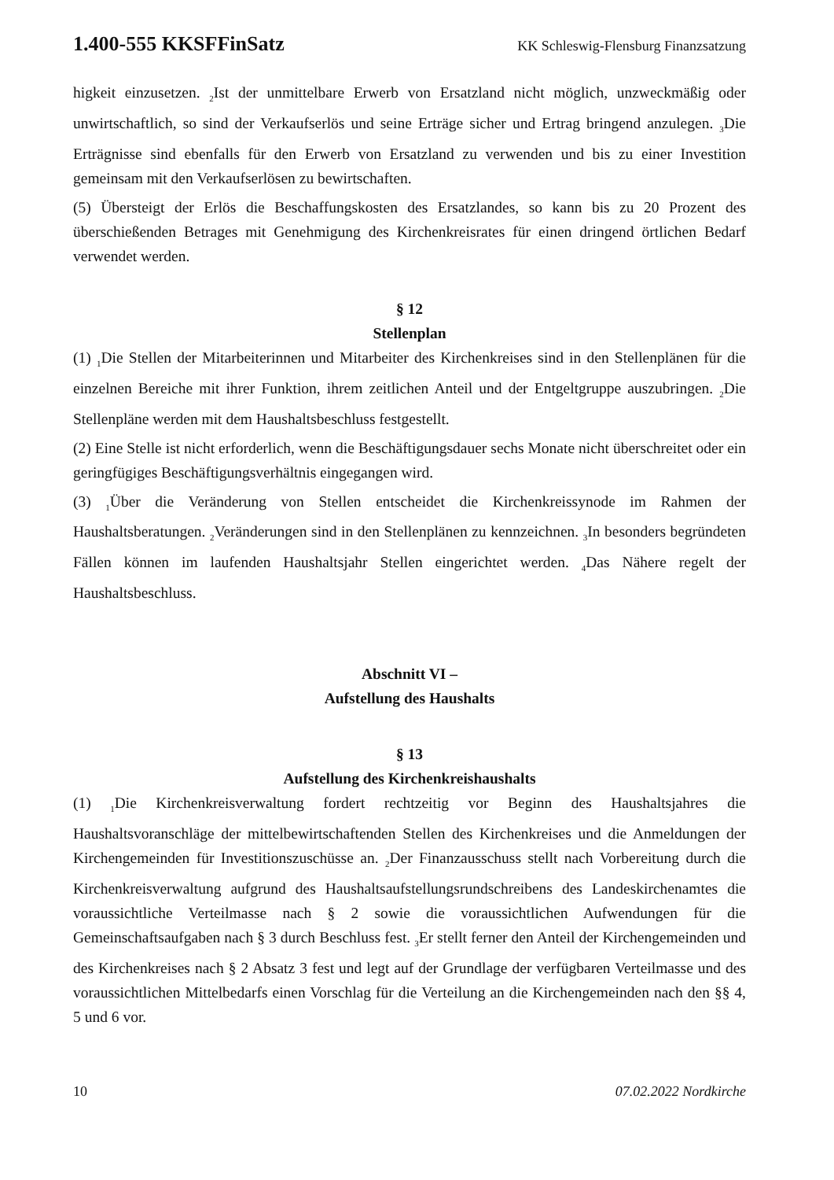1.400-555 KKSFFinSatz KK Schleswig-Flensburg Finanzsatzung
higkeit einzusetzen. <sub>2</sub>Ist der unmittelbare Erwerb von Ersatzland nicht möglich, unzweckmäßig oder unwirtschaftlich, so sind der Verkaufserlös und seine Erträge sicher und Ertrag bringend anzulegen. <sub>3</sub>Die Erträgnisse sind ebenfalls für den Erwerb von Ersatzland zu verwenden und bis zu einer Investition gemeinsam mit den Verkaufserlösen zu bewirtschaften.
(5) Übersteigt der Erlös die Beschaffungskosten des Ersatzlandes, so kann bis zu 20 Prozent des überschießenden Betrages mit Genehmigung des Kirchenkreisrates für einen dringend örtlichen Bedarf verwendet werden.
§ 12
Stellenplan
(1) <sub>1</sub>Die Stellen der Mitarbeiterinnen und Mitarbeiter des Kirchenkreises sind in den Stellenplänen für die einzelnen Bereiche mit ihrer Funktion, ihrem zeitlichen Anteil und der Entgeltgruppe auszubringen. <sub>2</sub>Die Stellenpläne werden mit dem Haushaltsbeschluss festgestellt.
(2) Eine Stelle ist nicht erforderlich, wenn die Beschäftigungsdauer sechs Monate nicht überschreitet oder ein geringfügiges Beschäftigungsverhältnis eingegangen wird.
(3) <sub>1</sub>Über die Veränderung von Stellen entscheidet die Kirchenkreissynode im Rahmen der Haushaltsberatungen. <sub>2</sub>Veränderungen sind in den Stellenplänen zu kennzeichnen. <sub>3</sub>In besonders begründeten Fällen können im laufenden Haushaltsjahr Stellen eingerichtet werden. <sub>4</sub>Das Nähere regelt der Haushaltsbeschluss.
Abschnitt VI –
Aufstellung des Haushalts
§ 13
Aufstellung des Kirchenkreishaushalts
(1) <sub>1</sub>Die Kirchenkreisverwaltung fordert rechtzeitig vor Beginn des Haushaltsjahres die Haushaltsvoranschläge der mittelbewirtschaftenden Stellen des Kirchenkreises und die Anmeldungen der Kirchengemeinden für Investitionszuschüsse an. <sub>2</sub>Der Finanzausschuss stellt nach Vorbereitung durch die Kirchenkreisverwaltung aufgrund des Haushaltsaufstellungsrundschreibens des Landeskirchenamtes die voraussichtliche Verteilmasse nach § 2 sowie die voraussichtlichen Aufwendungen für die Gemeinschaftsaufgaben nach § 3 durch Beschluss fest. <sub>3</sub>Er stellt ferner den Anteil der Kirchengemeinden und des Kirchenkreises nach § 2 Absatz 3 fest und legt auf der Grundlage der verfügbaren Verteilmasse und des voraussichtlichen Mittelbedarfs einen Vorschlag für die Verteilung an die Kirchengemeinden nach den §§ 4, 5 und 6 vor.
10 07.02.2022 Nordkirche